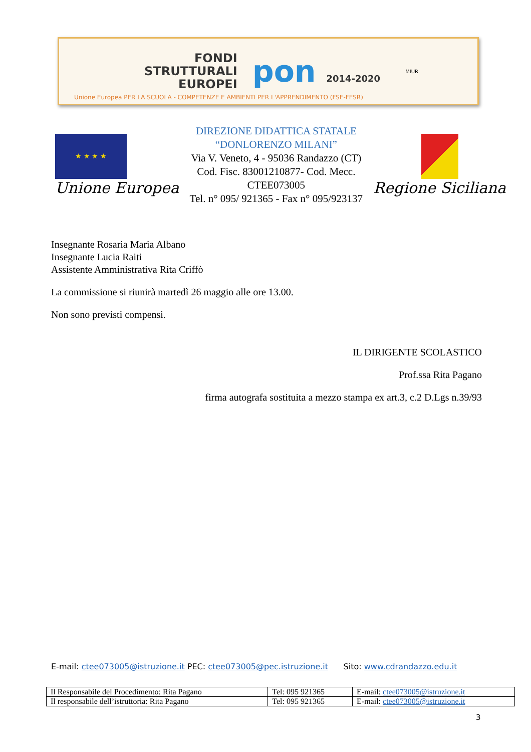FONDI
STRUTTURALI
EUROPEI
pon 2014-2020
MIUR
Unione Europea PER LA SCUOLA - COMPETENZE E AMBIENTI PER L'APPRENDIMENTO (FSE-FESR)
★ ★ ★ ★
Unione Europea
DIREZIONE DIDATTICA STATALE
“DONLORENZO MILANI”
Via V. Veneto, 4 - 95036 Randazzo (CT)
Cod. Fisc. 83001210877- Cod. Mecc. CTEE073005
Tel. n° 095/ 921365 - Fax n° 095/923137
Regione Siciliana
Insegnante Rosaria Maria Albano
Insegnante Lucia Raiti
Assistente Amministrativa Rita Criffò
La commissione si riunirà martedì 26 maggio alle ore 13.00.
Non sono previsti compensi.
IL DIRIGENTE SCOLASTICO
Prof.ssa Rita Pagano
firma autografa sostituita a mezzo stampa ex art.3, c.2 D.Lgs n.39/93
E-mail: ctee073005@istruzione.it PEC: ctee073005@pec.istruzione.it Sito: www.cdrandazzo.edu.it
| Il Responsabile del Procedimento: Rita Pagano | Tel: 095 921365 | E-mail: ctee073005@istruzione.it |
| Il responsabile dell’istruttoria: Rita Pagano | Tel: 095 921365 | E-mail: ctee073005@istruzione.it |
3